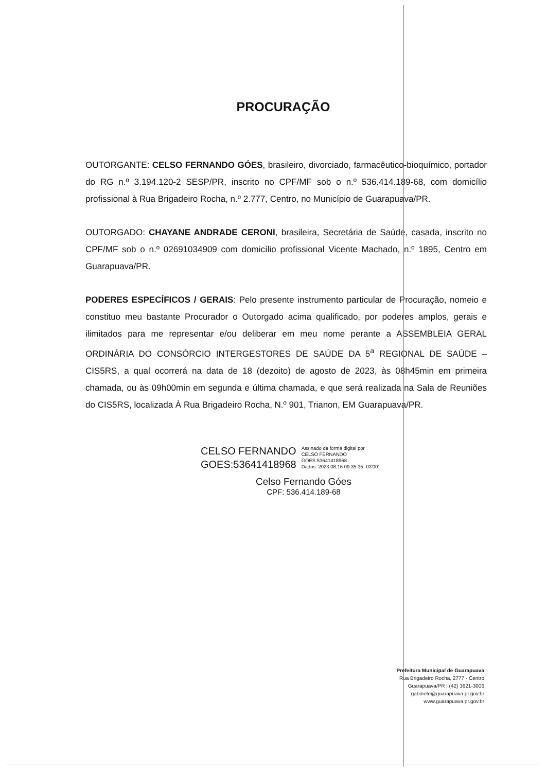PROCURAÇÃO
OUTORGANTE: CELSO FERNANDO GÓES, brasileiro, divorciado, farmacêutico-bioquímico, portador do RG n.º 3.194.120-2 SESP/PR, inscrito no CPF/MF sob o n.º 536.414.189-68, com domicílio profissional à Rua Brigadeiro Rocha, n.º 2.777, Centro, no Município de Guarapuava/PR.
OUTORGADO: CHAYANE ANDRADE CERONI, brasileira, Secretária de Saúde, casada, inscrito no CPF/MF sob o n.º 02691034909 com domicílio profissional Vicente Machado, n.º 1895, Centro em Guarapuava/PR.
PODERES ESPECÍFICOS / GERAIS: Pelo presente instrumento particular de Procuração, nomeio e constituo meu bastante Procurador o Outorgado acima qualificado, por poderes amplos, gerais e ilimitados para me representar e/ou deliberar em meu nome perante a ASSEMBLEIA GERAL ORDINÁRIA DO CONSÓRCIO INTERGESTORES DE SAÚDE DA 5<sup>a</sup> REGIONAL DE SAÚDE – CIS5RS, a qual ocorrerá na data de 18 (dezoito) de agosto de 2023, às 08h45min em primeira chamada, ou às 09h00min em segunda e última chamada, e que será realizada na Sala de Reuniões do CIS5RS, localizada À Rua Brigadeiro Rocha, N.º 901, Trianon, EM Guarapuava/PR.
CELSO FERNANDO
GOES:53641418968
Assinado de forma digital por
CELSO FERNANDO
GOES:53641418968
Dados: 2023.08.16 09:35:35 -03'00'
Celso Fernando Góes
CPF: 536.414.189-68
Prefeitura Municipal de Guarapuava
Rua Brigadeiro Rocha, 2777 - Centro
Guarapuava/PR | (42) 3621-3006
gabinete@guarapuava.pr.gov.br
www.guarapuava.pr.gov.br